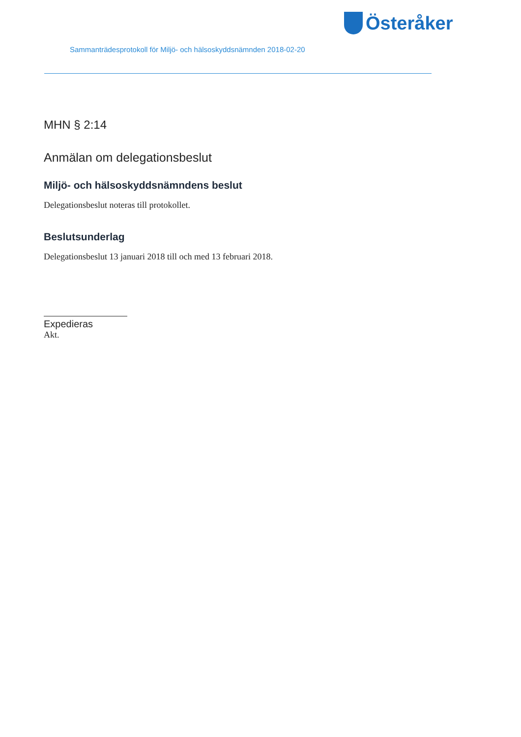Österåker
Sammanträdesprotokoll för Miljö- och hälsoskyddsnämnden 2018-02-20
MHN § 2:14
Anmälan om delegationsbeslut
Miljö- och hälsoskyddsnämndens beslut
Delegationsbeslut noteras till protokollet.
Beslutsunderlag
Delegationsbeslut 13 januari 2018 till och med 13 februari 2018.
Expedieras
Akt.